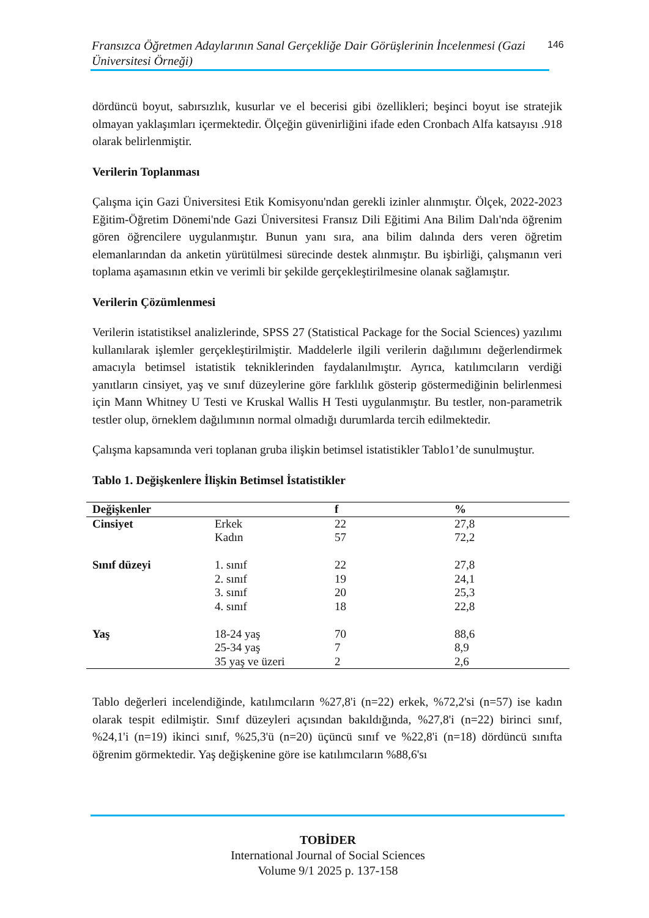Fransızca Öğretmen Adaylarının Sanal Gerçekliğe Dair Görüşlerinin İncelenmesi (Gazi Üniversitesi Örneği)
146
dördüncü boyut, sabırsızlık, kusurlar ve el becerisi gibi özellikleri; beşinci boyut ise stratejik olmayan yaklaşımları içermektedir. Ölçeğin güvenirliğini ifade eden Cronbach Alfa katsayısı .918 olarak belirlenmiştir.
Verilerin Toplanması
Çalışma için Gazi Üniversitesi Etik Komisyonu'ndan gerekli izinler alınmıştır. Ölçek, 2022-2023 Eğitim-Öğretim Dönemi'nde Gazi Üniversitesi Fransız Dili Eğitimi Ana Bilim Dalı'nda öğrenim gören öğrencilere uygulanmıştır. Bunun yanı sıra, ana bilim dalında ders veren öğretim elemanlarından da anketin yürütülmesi sürecinde destek alınmıştır. Bu işbirliği, çalışmanın veri toplama aşamasının etkin ve verimli bir şekilde gerçekleştirilmesine olanak sağlamıştır.
Verilerin Çözümlenmesi
Verilerin istatistiksel analizlerinde, SPSS 27 (Statistical Package for the Social Sciences) yazılımı kullanılarak işlemler gerçekleştirilmiştir. Maddelerle ilgili verilerin dağılımını değerlendirmek amacıyla betimsel istatistik tekniklerinden faydalanılmıştır. Ayrıca, katılımcıların verdiği yanıtların cinsiyet, yaş ve sınıf düzeylerine göre farklılık gösterip göstermediğinin belirlenmesi için Mann Whitney U Testi ve Kruskal Wallis H Testi uygulanmıştır. Bu testler, non-parametrik testler olup, örneklem dağılımının normal olmadığı durumlarda tercih edilmektedir.
Çalışma kapsamında veri toplanan gruba ilişkin betimsel istatistikler Tablo1’de sunulmuştur.
Tablo 1. Değişkenlere İlişkin Betimsel İstatistikler
| Değişkenler | | f | % |
| --- | --- | --- | --- |
| Cinsiyet | Erkek | 22 | 27,8 |
| | Kadın | 57 | 72,2 |
| Sınıf düzeyi | 1. sınıf | 22 | 27,8 |
| | 2. sınıf | 19 | 24,1 |
| | 3. sınıf | 20 | 25,3 |
| | 4. sınıf | 18 | 22,8 |
| Yaş | 18-24 yaş | 70 | 88,6 |
| | 25-34 yaş | 7 | 8,9 |
| | 35 yaş ve üzeri | 2 | 2,6 |
Tablo değerleri incelendiğinde, katılımcıların %27,8'i (n=22) erkek, %72,2'si (n=57) ise kadın olarak tespit edilmiştir. Sınıf düzeyleri açısından bakıldığında, %27,8'i (n=22) birinci sınıf, %24,1'i (n=19) ikinci sınıf, %25,3'ü (n=20) üçüncü sınıf ve %22,8'i (n=18) dördüncü sınıfta öğrenim görmektedir. Yaş değişkenine göre ise katılımcıların %88,6'sı
TOBİDER
International Journal of Social Sciences
Volume 9/1 2025 p. 137-158